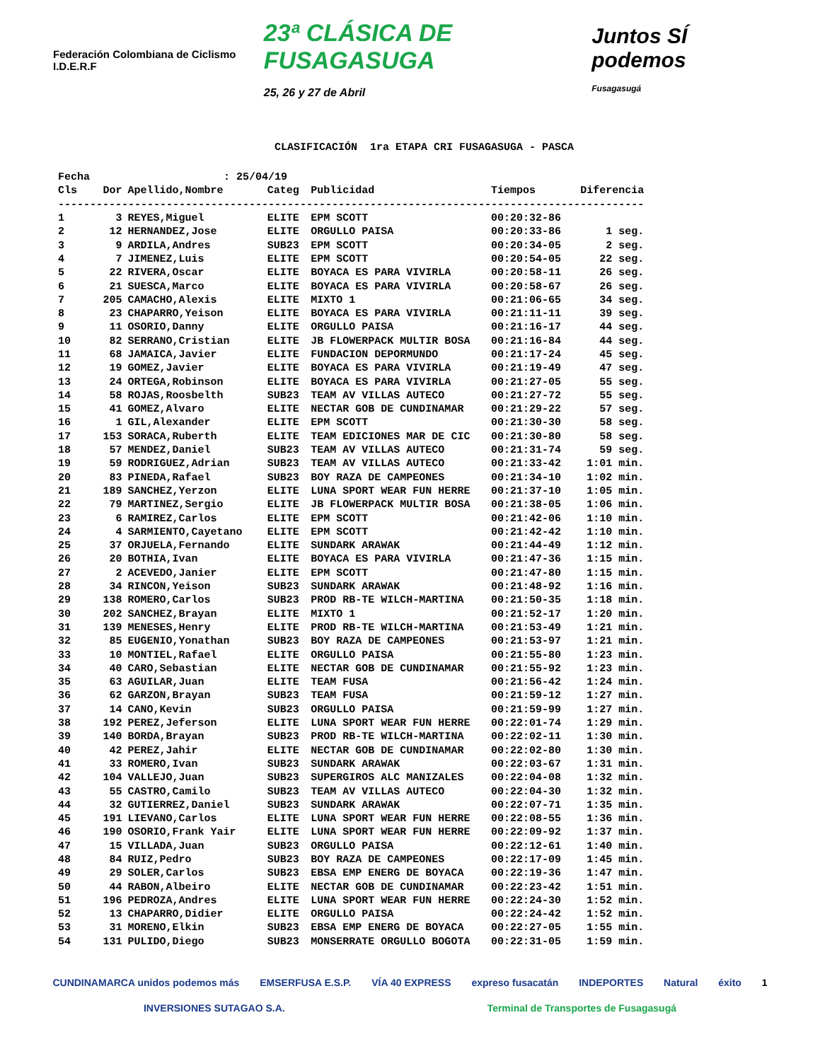Federación Colombiana de Ciclismo I.D.E.R.F
23ª CLÁSICA DE FUSAGASUGA
25, 26 y 27 de Abril
Juntos SÍ podemos
Fusagasugá
CLASIFICACIÓN 1ra ETAPA CRI FUSAGASUGA - PASCA
| Fecha | : 25/04/19 | | | | | |
| Cls | Dor | Apellido,Nombre | Categ | Publicidad | Tiempos | Diferencia |
| -------------------------------------------------------------------------------------------- | | | | | | |
| 1 | 3 | REYES,Miguel | ELITE | EPM SCOTT | 00:20:32-86 | |
| 2 | 12 | HERNANDEZ,Jose | ELITE | ORGULLO PAISA | 00:20:33-86 | 1 seg. |
| 3 | 9 | ARDILA,Andres | SUB23 | EPM SCOTT | 00:20:34-05 | 2 seg. |
| 4 | 7 | JIMENEZ,Luis | ELITE | EPM SCOTT | 00:20:54-05 | 22 seg. |
| 5 | 22 | RIVERA,Oscar | ELITE | BOYACA ES PARA VIVIRLA | 00:20:58-11 | 26 seg. |
| 6 | 21 | SUESCA,Marco | ELITE | BOYACA ES PARA VIVIRLA | 00:20:58-67 | 26 seg. |
| 7 | 205 | CAMACHO,Alexis | ELITE | MIXTO 1 | 00:21:06-65 | 34 seg. |
| 8 | 23 | CHAPARRO,Yeison | ELITE | BOYACA ES PARA VIVIRLA | 00:21:11-11 | 39 seg. |
| 9 | 11 | OSORIO,Danny | ELITE | ORGULLO PAISA | 00:21:16-17 | 44 seg. |
| 10 | 82 | SERRANO,Cristian | ELITE | JB FLOWERPACK MULTIR BOSA | 00:21:16-84 | 44 seg. |
| 11 | 68 | JAMAICA,Javier | ELITE | FUNDACION DEPORMUNDO | 00:21:17-24 | 45 seg. |
| 12 | 19 | GOMEZ,Javier | ELITE | BOYACA ES PARA VIVIRLA | 00:21:19-49 | 47 seg. |
| 13 | 24 | ORTEGA,Robinson | ELITE | BOYACA ES PARA VIVIRLA | 00:21:27-05 | 55 seg. |
| 14 | 58 | ROJAS,Roosbelth | SUB23 | TEAM AV VILLAS AUTECO | 00:21:27-72 | 55 seg. |
| 15 | 41 | GOMEZ,Alvaro | ELITE | NECTAR GOB DE CUNDINAMAR | 00:21:29-22 | 57 seg. |
| 16 | 1 | GIL,Alexander | ELITE | EPM SCOTT | 00:21:30-30 | 58 seg. |
| 17 | 153 | SORACA,Ruberth | ELITE | TEAM EDICIONES MAR DE CIC | 00:21:30-80 | 58 seg. |
| 18 | 57 | MENDEZ,Daniel | SUB23 | TEAM AV VILLAS AUTECO | 00:21:31-74 | 59 seg. |
| 19 | 59 | RODRIGUEZ,Adrian | SUB23 | TEAM AV VILLAS AUTECO | 00:21:33-42 | 1:01 min. |
| 20 | 83 | PINEDA,Rafael | SUB23 | BOY RAZA DE CAMPEONES | 00:21:34-10 | 1:02 min. |
| 21 | 189 | SANCHEZ,Yerzon | ELITE | LUNA SPORT WEAR FUN HERRE | 00:21:37-10 | 1:05 min. |
| 22 | 79 | MARTINEZ,Sergio | ELITE | JB FLOWERPACK MULTIR BOSA | 00:21:38-05 | 1:06 min. |
| 23 | 6 | RAMIREZ,Carlos | ELITE | EPM SCOTT | 00:21:42-06 | 1:10 min. |
| 24 | 4 | SARMIENTO,Cayetano | ELITE | EPM SCOTT | 00:21:42-42 | 1:10 min. |
| 25 | 37 | ORJUELA,Fernando | ELITE | SUNDARK ARAWAK | 00:21:44-49 | 1:12 min. |
| 26 | 20 | BOTHIA,Ivan | ELITE | BOYACA ES PARA VIVIRLA | 00:21:47-36 | 1:15 min. |
| 27 | 2 | ACEVEDO,Janier | ELITE | EPM SCOTT | 00:21:47-80 | 1:15 min. |
| 28 | 34 | RINCON,Yeison | SUB23 | SUNDARK ARAWAK | 00:21:48-92 | 1:16 min. |
| 29 | 138 | ROMERO,Carlos | SUB23 | PROD RB-TE WILCH-MARTINA | 00:21:50-35 | 1:18 min. |
| 30 | 202 | SANCHEZ,Brayan | ELITE | MIXTO 1 | 00:21:52-17 | 1:20 min. |
| 31 | 139 | MENESES,Henry | ELITE | PROD RB-TE WILCH-MARTINA | 00:21:53-49 | 1:21 min. |
| 32 | 85 | EUGENIO,Yonathan | SUB23 | BOY RAZA DE CAMPEONES | 00:21:53-97 | 1:21 min. |
| 33 | 10 | MONTIEL,Rafael | ELITE | ORGULLO PAISA | 00:21:55-80 | 1:23 min. |
| 34 | 40 | CARO,Sebastian | ELITE | NECTAR GOB DE CUNDINAMAR | 00:21:55-92 | 1:23 min. |
| 35 | 63 | AGUILAR,Juan | ELITE | TEAM FUSA | 00:21:56-42 | 1:24 min. |
| 36 | 62 | GARZON,Brayan | SUB23 | TEAM FUSA | 00:21:59-12 | 1:27 min. |
| 37 | 14 | CANO,Kevin | SUB23 | ORGULLO PAISA | 00:21:59-99 | 1:27 min. |
| 38 | 192 | PEREZ,Jeferson | ELITE | LUNA SPORT WEAR FUN HERRE | 00:22:01-74 | 1:29 min. |
| 39 | 140 | BORDA,Brayan | SUB23 | PROD RB-TE WILCH-MARTINA | 00:22:02-11 | 1:30 min. |
| 40 | 42 | PEREZ,Jahir | ELITE | NECTAR GOB DE CUNDINAMAR | 00:22:02-80 | 1:30 min. |
| 41 | 33 | ROMERO,Ivan | SUB23 | SUNDARK ARAWAK | 00:22:03-67 | 1:31 min. |
| 42 | 104 | VALLEJO,Juan | SUB23 | SUPERGIROS ALC MANIZALES | 00:22:04-08 | 1:32 min. |
| 43 | 55 | CASTRO,Camilo | SUB23 | TEAM AV VILLAS AUTECO | 00:22:04-30 | 1:32 min. |
| 44 | 32 | GUTIERREZ,Daniel | SUB23 | SUNDARK ARAWAK | 00:22:07-71 | 1:35 min. |
| 45 | 191 | LIEVANO,Carlos | ELITE | LUNA SPORT WEAR FUN HERRE | 00:22:08-55 | 1:36 min. |
| 46 | 190 | OSORIO,Frank Yair | ELITE | LUNA SPORT WEAR FUN HERRE | 00:22:09-92 | 1:37 min. |
| 47 | 15 | VILLADA,Juan | SUB23 | ORGULLO PAISA | 00:22:12-61 | 1:40 min. |
| 48 | 84 | RUIZ,Pedro | SUB23 | BOY RAZA DE CAMPEONES | 00:22:17-09 | 1:45 min. |
| 49 | 29 | SOLER,Carlos | SUB23 | EBSA EMP ENERG DE BOYACA | 00:22:19-36 | 1:47 min. |
| 50 | 44 | RABON,Albeiro | ELITE | NECTAR GOB DE CUNDINAMAR | 00:22:23-42 | 1:51 min. |
| 51 | 196 | PEDROZA,Andres | ELITE | LUNA SPORT WEAR FUN HERRE | 00:22:24-30 | 1:52 min. |
| 52 | 13 | CHAPARRO,Didier | ELITE | ORGULLO PAISA | 00:22:24-42 | 1:52 min. |
| 53 | 31 | MORENO,Elkin | SUB23 | EBSA EMP ENERG DE BOYACA | 00:22:27-05 | 1:55 min. |
| 54 | 131 | PULIDO,Diego | SUB23 | MONSERRATE ORGULLO BOGOTA | 00:22:31-05 | 1:59 min. |
CUNDINAMARCA unidos podemos más EMSERFUSA E.S.P. VÍA 40 EXPRESS expreso fusacatán INDEPORTES Natural éxito 1
INVERSIONES SUTAGAO S.A. Terminal de Transportes de Fusagasugá